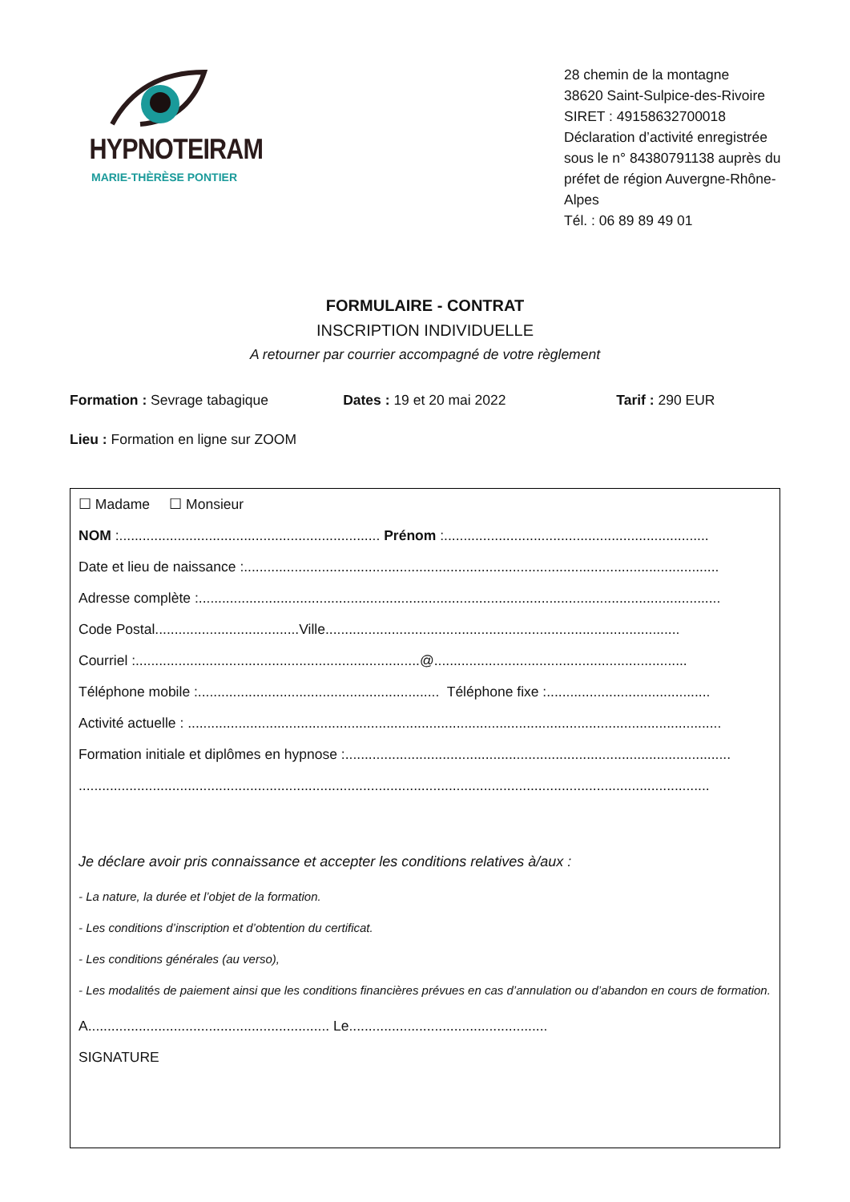HYPNOTEIRAM
MARIE-THÈRÈSE PONTIER
28 chemin de la montagne
38620 Saint-Sulpice-des-Rivoire
SIRET : 49158632700018
Déclaration d’activité enregistrée sous le n° 84380791138 auprès du préfet de région Auvergne-Rhône-Alpes
Tél. : 06 89 89 49 01
FORMULAIRE - CONTRAT
INSCRIPTION INDIVIDUELLE
A retourner par courrier accompagné de votre règlement
Formation : Sevrage tabagique Dates : 19 et 20 mai 2022 Tarif : 290 EUR
Lieu : Formation en ligne sur ZOOM
☐ Madame ☐ Monsieur
NOM :................................................................... Prénom :....................................................................
Date et lieu de naissance :..........................................................................................................................
Adresse complète :......................................................................................................................................
Code Postal.....................................Ville...........................................................................................
Courriel :.........................................................................@.................................................................
Téléphone mobile :.............................................................. Téléphone fixe :..........................................
Activité actuelle : .........................................................................................................................................
Formation initiale et diplômes en hypnose :...................................................................................................
..................................................................................................................................................................
Je déclare avoir pris connaissance et accepter les conditions relatives à/aux :
- La nature, la durée et l’objet de la formation.
- Les conditions d’inscription et d’obtention du certificat.
- Les conditions générales (au verso),
- Les modalités de paiement ainsi que les conditions financières prévues en cas d’annulation ou d’abandon en cours de formation.
A.............................................................. Le...................................................
SIGNATURE